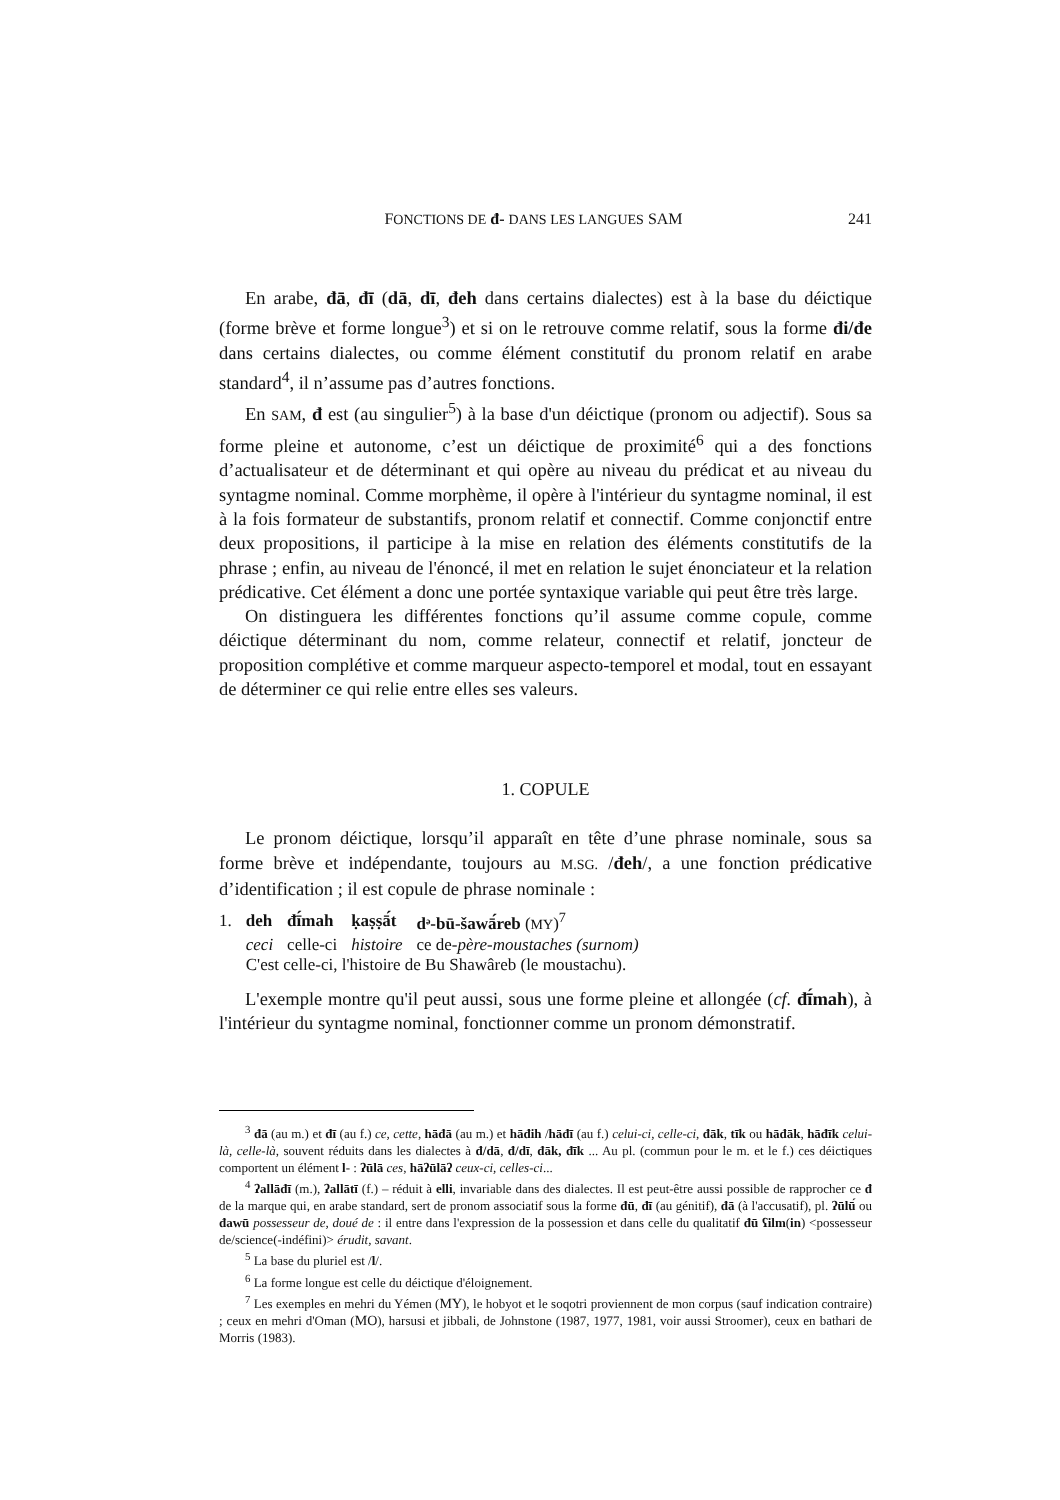FONCTIONS DE đ- DANS LES LANGUES SAM 241
En arabe, đā, đī (dā, dī, đeh dans certains dialectes) est à la base du déictique (forme brève et forme longue<sup>3</sup>) et si on le retrouve comme relatif, sous la forme đi/đe dans certains dialectes, ou comme élément constitutif du pronom relatif en arabe standard<sup>4</sup>, il n’assume pas d’autres fonctions.
En SAM, đ est (au singulier<sup>5</sup>) à la base d'un déictique (pronom ou adjectif). Sous sa forme pleine et autonome, c’est un déictique de proximité<sup>6</sup> qui a des fonctions d’actualisateur et de déterminant et qui opère au niveau du prédicat et au niveau du syntagme nominal. Comme morphème, il opère à l'intérieur du syntagme nominal, il est à la fois formateur de substantifs, pronom relatif et connectif. Comme conjonctif entre deux propositions, il participe à la mise en relation des éléments constitutifs de la phrase ; enfin, au niveau de l'énoncé, il met en relation le sujet énonciateur et la relation prédicative. Cet élément a donc une portée syntaxique variable qui peut être très large.
On distinguera les différentes fonctions qu’il assume comme copule, comme déictique déterminant du nom, comme relateur, connectif et relatif, joncteur de proposition complétive et comme marqueur aspecto-temporel et modal, tout en essayant de déterminer ce qui relie entre elles ses valeurs.
1. COPULE
Le pronom déictique, lorsqu’il apparaît en tête d’une phrase nominale, sous sa forme brève et indépendante, toujours au M.SG. /đeh/, a une fonction prédicative d’identification ; il est copule de phrase nominale :
| 1. | deh | đī́mah | ḳaṣṣā́t | dᵊ-bū-šawā́reb ( MY )<sup>7</sup> |
| | ceci | celle-ci | histoire | ce de- père-moustaches (surnom) |
| | C'est celle-ci, l'histoire de Bu Shawâreb (le moustachu). | | | |
L'exemple montre qu'il peut aussi, sous une forme pleine et allongée (cf. đī́mah), à l'intérieur du syntagme nominal, fonctionner comme un pronom démonstratif.
<sup>3</sup> đā (au m.) et đī (au f.) ce, cette, hāđā (au m.) et hāđih /hāđī (au f.) celui-ci, celle-ci, đāk, tīk ou hāđāk, hāđīk celui-là, celle-là, souvent réduits dans les dialectes à đ/dā, đ/dī, đāk, đīk ... Au pl. (commun pour le m. et le f.) ces déictiques comportent un élément l- : ʔūlā ces, hāʔūlāʔ ceux-ci, celles-ci...
<sup>4</sup> ʔallāđī (m.), ʔallātī (f.) – réduit à elli, invariable dans des dialectes. Il est peut-être aussi possible de rapprocher ce đ de la marque qui, en arabe standard, sert de pronom associatif sous la forme đū, đī (au génitif), đā (à l'accusatif), pl. ʔūlū́ ou đawū possesseur de, doué de : il entre dans l'expression de la possession et dans celle du qualitatif đū ʕilm(in) <possesseur de/science(-indéfini)> érudit, savant.
<sup>5</sup> La base du pluriel est /l/.
<sup>6</sup> La forme longue est celle du déictique d'éloignement.
<sup>7</sup> Les exemples en mehri du Yémen (MY), le hobyot et le soqotri proviennent de mon corpus (sauf indication contraire) ; ceux en mehri d'Oman (MO), harsusi et jibbali, de Johnstone (1987, 1977, 1981, voir aussi Stroomer), ceux en bathari de Morris (1983).